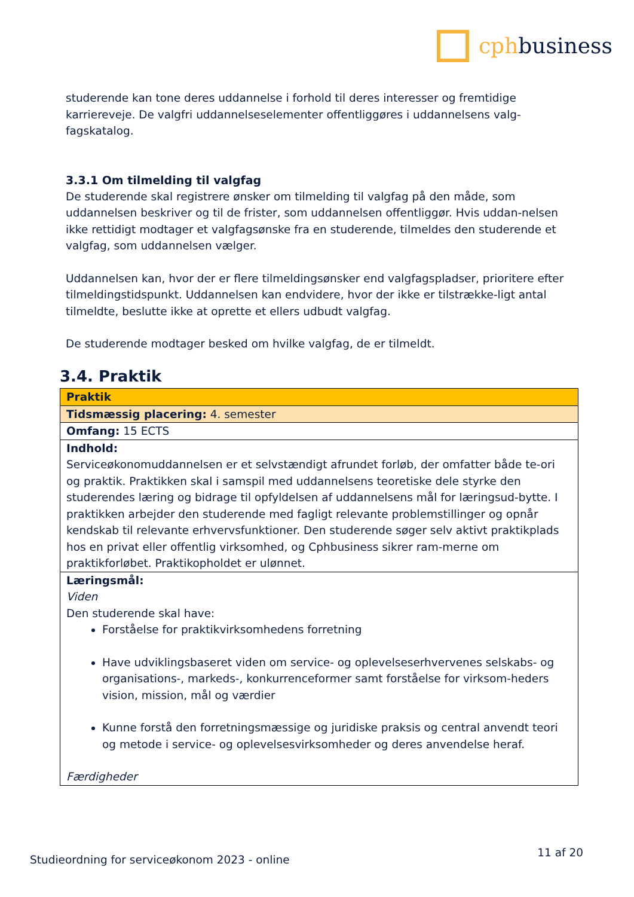cphbusiness
studerende kan tone deres uddannelse i forhold til deres interesser og fremtidige karriereveje. De valgfri uddannelseselementer offentliggøres i uddannelsens valg-fagskatalog.
3.3.1 Om tilmelding til valgfag
De studerende skal registrere ønsker om tilmelding til valgfag på den måde, som uddannelsen beskriver og til de frister, som uddannelsen offentliggør. Hvis uddan-nelsen ikke rettidigt modtager et valgfagsønske fra en studerende, tilmeldes den studerende et valgfag, som uddannelsen vælger.
Uddannelsen kan, hvor der er flere tilmeldingsønsker end valgfagspladser, prioritere efter tilmeldingstidspunkt. Uddannelsen kan endvidere, hvor der ikke er tilstrække-ligt antal tilmeldte, beslutte ikke at oprette et ellers udbudt valgfag.
De studerende modtager besked om hvilke valgfag, de er tilmeldt.
3.4. Praktik
| Praktik |
| Tidsmæssig placering: 4. semester |
| Omfang: 15 ECTS |
| Indhold: Serviceøkonomuddannelsen er et selvstændigt afrundet forløb, der omfatter både te-ori og praktik. Praktikken skal i samspil med uddannelsens teoretiske dele styrke den studerendes læring og bidrage til opfyldelsen af uddannelsens mål for læringsud-bytte. I praktikken arbejder den studerende med fagligt relevante problemstillinger og opnår kendskab til relevante erhvervsfunktioner. Den studerende søger selv aktivt praktikplads hos en privat eller offentlig virksomhed, og Cphbusiness sikrer ram-merne om praktikforløbet. Praktikopholdet er ulønnet. |
| Læringsmål: Viden Den studerende skal have: Forståelse for praktikvirksomhedens forretning Have udviklingsbaseret viden om service- og oplevelseserhvervenes selskabs- og organisations-, markeds-, konkurrenceformer samt forståelse for virksom-heders vision, mission, mål og værdier Kunne forstå den forretningsmæssige og juridiske praksis og central anvendt teori og metode i service- og oplevelsesvirksomheder og deres anvendelse heraf. Færdigheder |
Studieordning for serviceøkonom 2023 - online 11 af 20